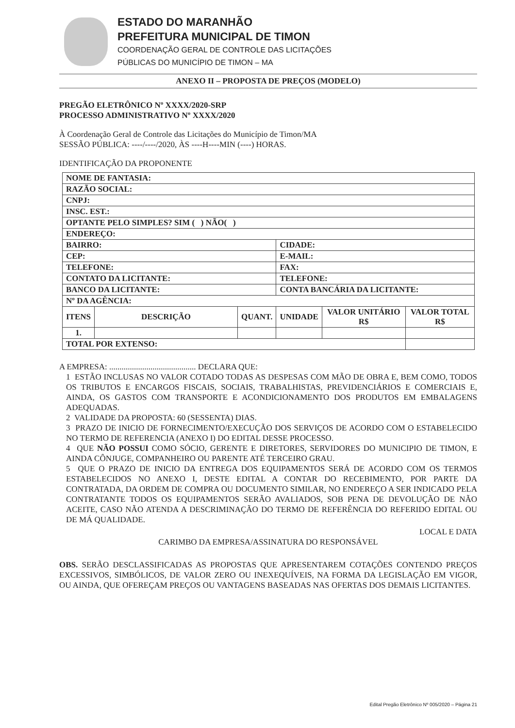ESTADO DO MARANHÃO
PREFEITURA MUNICIPAL DE TIMON
COORDENAÇÃO GERAL DE CONTROLE DAS LICITAÇÕES
PÚBLICAS DO MUNICÍPIO DE TIMON – MA
ANEXO II – PROPOSTA DE PREÇOS (MODELO)
PREGÃO ELETRÔNICO Nº XXXX/2020-SRP
PROCESSO ADMINISTRATIVO Nº XXXX/2020
À Coordenação Geral de Controle das Licitações do Município de Timon/MA
SESSÃO PÚBLICA: ----/----/2020, ÀS ----H----MIN (----) HORAS.
IDENTIFICAÇÃO DA PROPONENTE
| NOME DE FANTASIA: | | | | | |
| RAZÃO SOCIAL: | | | | | |
| CNPJ: | | | | | |
| INSC. EST.: | | | | | |
| OPTANTE PELO SIMPLES? SIM ( ) NÃO( ) | | | | | |
| ENDEREÇO: | | | | | |
| BAIRRO: | | | CIDADE: | | |
| CEP: | | | E-MAIL: | | |
| TELEFONE: | | | FAX: | | |
| CONTATO DA LICITANTE: | | | TELEFONE: | | |
| BANCO DA LICITANTE: | | | CONTA BANCÁRIA DA LICITANTE: | | |
| Nº DA AGÊNCIA: | | | | | |
| ITENS | DESCRIÇÃO | QUANT. | UNIDADE | VALOR UNITÁRIO R$ | VALOR TOTAL R$ |
| 1. | | | | | |
| TOTAL POR EXTENSO: | | | | | |
A EMPRESA: .......................................... DECLARA QUE:
1 ESTÃO INCLUSAS NO VALOR COTADO TODAS AS DESPESAS COM MÃO DE OBRA E, BEM COMO, TODOS OS TRIBUTOS E ENCARGOS FISCAIS, SOCIAIS, TRABALHISTAS, PREVIDENCIÁRIOS E COMERCIAIS E, AINDA, OS GASTOS COM TRANSPORTE E ACONDICIONAMENTO DOS PRODUTOS EM EMBALAGENS ADEQUADAS.
2 VALIDADE DA PROPOSTA: 60 (SESSENTA) DIAS.
3 PRAZO DE INICIO DE FORNECIMENTO/EXECUÇÃO DOS SERVIÇOS DE ACORDO COM O ESTABELECIDO NO TERMO DE REFERENCIA (ANEXO I) DO EDITAL DESSE PROCESSO.
4 QUE NÃO POSSUI COMO SÓCIO, GERENTE E DIRETORES, SERVIDORES DO MUNICIPIO DE TIMON, E AINDA CÔNJUGE, COMPANHEIRO OU PARENTE ATÉ TERCEIRO GRAU.
5 QUE O PRAZO DE INICIO DA ENTREGA DOS EQUIPAMENTOS SERÁ DE ACORDO COM OS TERMOS ESTABELECIDOS NO ANEXO I, DESTE EDITAL A CONTAR DO RECEBIMENTO, POR PARTE DA CONTRATADA, DA ORDEM DE COMPRA OU DOCUMENTO SIMILAR, NO ENDEREÇO A SER INDICADO PELA CONTRATANTE TODOS OS EQUIPAMENTOS SERÃO AVALIADOS, SOB PENA DE DEVOLUÇÃO DE NÃO ACEITE, CASO NÃO ATENDA A DESCRIMINAÇÃO DO TERMO DE REFERÊNCIA DO REFERIDO EDITAL OU DE MÁ QUALIDADE.
LOCAL E DATA
CARIMBO DA EMPRESA/ASSINATURA DO RESPONSÁVEL
OBS. SERÃO DESCLASSIFICADAS AS PROPOSTAS QUE APRESENTAREM COTAÇÕES CONTENDO PREÇOS EXCESSIVOS, SIMBÓLICOS, DE VALOR ZERO OU INEXEQUÍVEIS, NA FORMA DA LEGISLAÇÃO EM VIGOR, OU AINDA, QUE OFEREÇAM PREÇOS OU VANTAGENS BASEADAS NAS OFERTAS DOS DEMAIS LICITANTES.
Edital Pregão Eletrônico Nº 005/2020 – Página 21